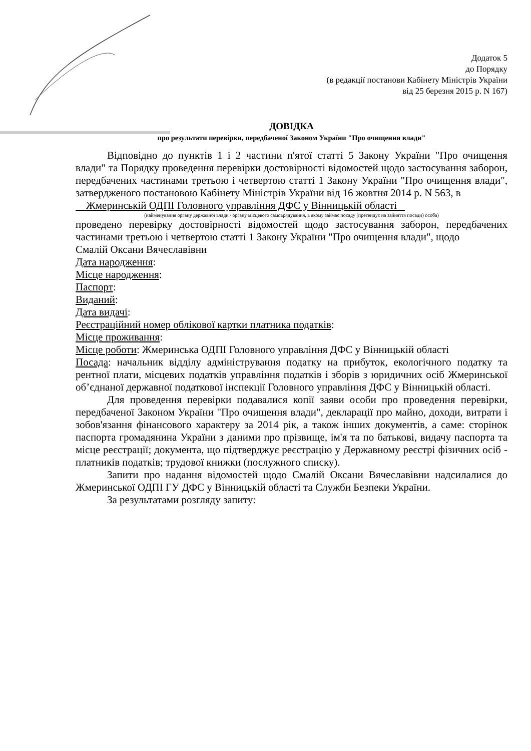Додаток 5
до Порядку
(в редакції постанови Кабінету Міністрів України
від 25 березня 2015 р. N 167)
ДОВІДКА
про результати перевірки, передбаченої Законом України "Про очищення влади"
Відповідно до пунктів 1 і 2 частини п'ятої статті 5 Закону України "Про очищення влади" та Порядку проведення перевірки достовірності відомостей щодо застосування заборон, передбачених частинами третьою і четвертою статті 1 Закону України "Про очищення влади", затвердженого постановою Кабінету Міністрів України від 16 жовтня 2014 р. N 563, в
Жмеринській ОДПІ Головного управління ДФС у Вінницькій області
(найменування органу державної влади / органу місцевого самоврядування, в якому займає посаду (претендує на зайняття посади) особа)
проведено перевірку достовірності відомостей щодо застосування заборон, передбачених частинами третьою і четвертою статті 1 Закону України "Про очищення влади", щодо
Смалій Оксани Вячеславівни
Дата народження:
Місце народження:
Паспорт:
Виданий:
Дата видачі:
Реєстраційний номер облікової картки платника податків:
Місце проживання:
Місце роботи: Жмеринська ОДПІ Головного управління ДФС у Вінницькій області
Посада: начальник відділу адміністрування податку на прибуток, екологічного податку та рентної плати, місцевих податків управління податків і зборів з юридичних осіб Жмеринської об’єднаної державної податкової інспекції Головного управління ДФС у Вінницькій області.
Для проведення перевірки подавалися копії заяви особи про проведення перевірки, передбаченої Законом України "Про очищення влади", декларації про майно, доходи, витрати і зобов'язання фінансового характеру за 2014 рік, а також інших документів, а саме: сторінок паспорта громадянина України з даними про прізвище, ім'я та по батькові, видачу паспорта та місце реєстрації; документа, що підтверджує реєстрацію у Державному реєстрі фізичних осіб - платників податків; трудової книжки (послужного списку).
Запити про надання відомостей щодо Смалій Оксани Вячеславівни надсилалися до Жмеринської ОДПІ ГУ ДФС у Вінницькій області та Служби Безпеки України.
За результатами розгляду запиту: